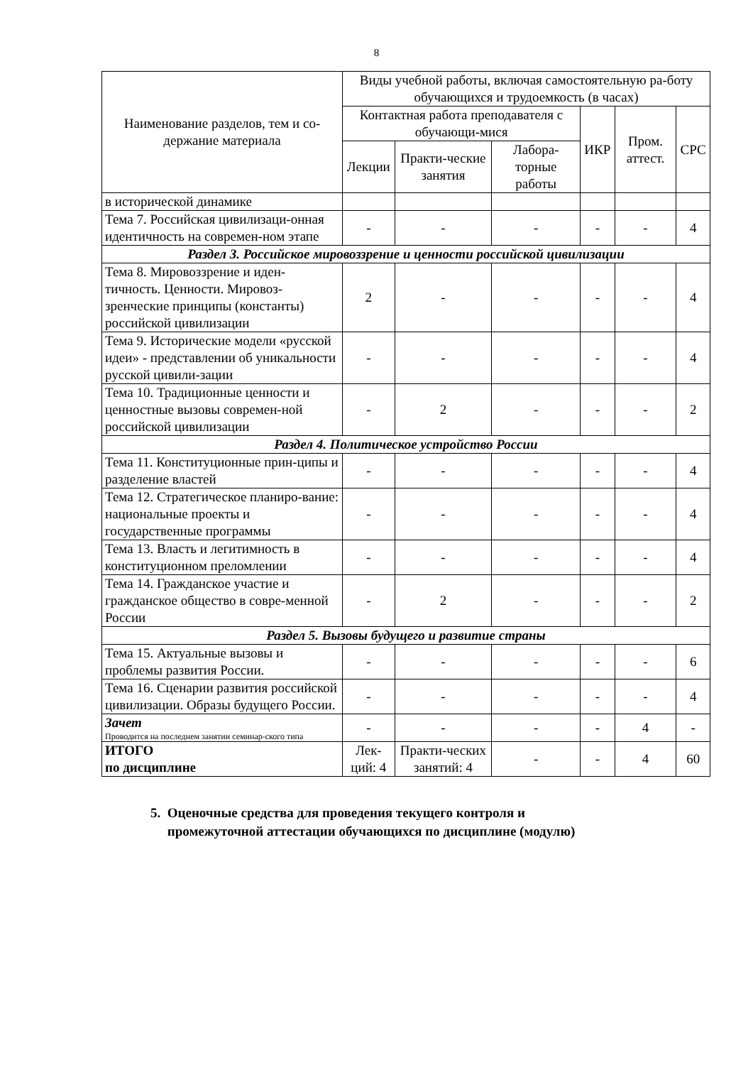8
| Наименование разделов, тем и со-держание материала | Виды учебной работы, включая самостоятельную ра-боту обучающихся и трудоемкость (в часах) | | | | | |
| --- | --- | --- | --- | --- | --- | --- |
| | Контактная работа преподавателя с обучающи-мися | | | ИКР | Пром. аттест. | СРС |
| | Лекции | Практи-ческие занятия | Лабора-торные работы | | | |
| в исторической динамике | | | | | | |
| Тема 7. Российская цивилизаци-онная идентичность на современ-ном этапе | - | - | - | - | - | 4 |
| Раздел 3. Российское мировоззрение и ценности российской цивилизации | | | | | | |
| Тема 8. Мировоззрение и иден-тичность. Ценности. Мировоз-зренческие принципы (константы) российской цивилизации | 2 | - | - | - | - | 4 |
| Тема 9. Исторические модели «русской идеи» - представлении об уникальности русской цивили-зации | - | - | - | - | - | 4 |
| Тема 10. Традиционные ценности и ценностные вызовы современ-ной российской цивилизации | - | 2 | - | - | - | 2 |
| Раздел 4. Политическое устройство России | | | | | | |
| Тема 11. Конституционные прин-ципы и разделение властей | - | - | - | - | - | 4 |
| Тема 12. Стратегическое планиро-вание: национальные проекты и государственные программы | - | - | - | - | - | 4 |
| Тема 13. Власть и легитимность в конституционном преломлении | - | - | - | - | - | 4 |
| Тема 14. Гражданское участие и гражданское общество в совре-менной России | - | 2 | - | - | - | 2 |
| Раздел 5. Вызовы будущего и развитие страны | | | | | | |
| Тема 15. Актуальные вызовы и проблемы развития России. | - | - | - | - | - | 6 |
| Тема 16. Сценарии развития российской цивилизации. Образы будущего России. | - | - | - | - | - | 4 |
| Зачет Проводится на последнем занятии семинар-ского типа | - | - | - | - | 4 | - |
| ИТОГО по дисциплине | Лек- ций: 4 | Практи-ческих занятий: 4 | - | - | 4 | 60 |
5. Оценочные средства для проведения текущего контроля и
промежуточной аттестации обучающихся по дисциплине (модулю)